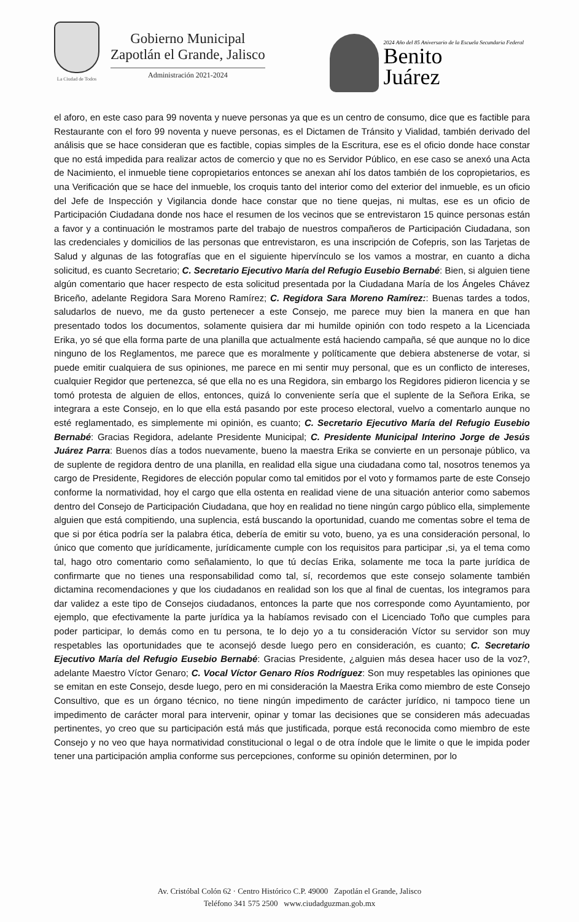La Ciudad de Todos
Gobierno Municipal
Zapotlán el Grande, Jalisco
Administración 2021-2024
2024 Año del 85 Aniversario de la Escuela Secundaria Federal
Benito
Juárez
el aforo, en este caso para 99 noventa y nueve personas ya que es un centro de consumo, dice que es factible para Restaurante con el foro 99 noventa y nueve personas, es el Dictamen de Tránsito y Vialidad, también derivado del análisis que se hace consideran que es factible, copias simples de la Escritura, ese es el oficio donde hace constar que no está impedida para realizar actos de comercio y que no es Servidor Público, en ese caso se anexó una Acta de Nacimiento, el inmueble tiene copropietarios entonces se anexan ahí los datos también de los copropietarios, es una Verificación que se hace del inmueble, los croquis tanto del interior como del exterior del inmueble, es un oficio del Jefe de Inspección y Vigilancia donde hace constar que no tiene quejas, ni multas, ese es un oficio de Participación Ciudadana donde nos hace el resumen de los vecinos que se entrevistaron 15 quince personas están a favor y a continuación le mostramos parte del trabajo de nuestros compañeros de Participación Ciudadana, son las credenciales y domicilios de las personas que entrevistaron, es una inscripción de Cofepris, son las Tarjetas de Salud y algunas de las fotografías que en el siguiente hipervínculo se los vamos a mostrar, en cuanto a dicha solicitud, es cuanto Secretario; C. Secretario Ejecutivo María del Refugio Eusebio Bernabé: Bien, si alguien tiene algún comentario que hacer respecto de esta solicitud presentada por la Ciudadana María de los Ángeles Chávez Briceño, adelante Regidora Sara Moreno Ramírez; C. Regidora Sara Moreno Ramírez:: Buenas tardes a todos, saludarlos de nuevo, me da gusto pertenecer a este Consejo, me parece muy bien la manera en que han presentado todos los documentos, solamente quisiera dar mi humilde opinión con todo respeto a la Licenciada Erika, yo sé que ella forma parte de una planilla que actualmente está haciendo campaña, sé que aunque no lo dice ninguno de los Reglamentos, me parece que es moralmente y políticamente que debiera abstenerse de votar, si puede emitir cualquiera de sus opiniones, me parece en mi sentir muy personal, que es un conflicto de intereses, cualquier Regidor que pertenezca, sé que ella no es una Regidora, sin embargo los Regidores pidieron licencia y se tomó protesta de alguien de ellos, entonces, quizá lo conveniente sería que el suplente de la Señora Erika, se integrara a este Consejo, en lo que ella está pasando por este proceso electoral, vuelvo a comentarlo aunque no esté reglamentado, es simplemente mi opinión, es cuanto; C. Secretario Ejecutivo María del Refugio Eusebio Bernabé: Gracias Regidora, adelante Presidente Municipal; C. Presidente Municipal Interino Jorge de Jesús Juárez Parra: Buenos días a todos nuevamente, bueno la maestra Erika se convierte en un personaje público, va de suplente de regidora dentro de una planilla, en realidad ella sigue una ciudadana como tal, nosotros tenemos ya cargo de Presidente, Regidores de elección popular como tal emitidos por el voto y formamos parte de este Consejo conforme la normatividad, hoy el cargo que ella ostenta en realidad viene de una situación anterior como sabemos dentro del Consejo de Participación Ciudadana, que hoy en realidad no tiene ningún cargo público ella, simplemente alguien que está compitiendo, una suplencia, está buscando la oportunidad, cuando me comentas sobre el tema de que si por ética podría ser la palabra ética, debería de emitir su voto, bueno, ya es una consideración personal, lo único que comento que jurídicamente, jurídicamente cumple con los requisitos para participar ,si, ya el tema como tal, hago otro comentario como señalamiento, lo que tú decías Erika, solamente me toca la parte jurídica de confirmarte que no tienes una responsabilidad como tal, sí, recordemos que este consejo solamente también dictamina recomendaciones y que los ciudadanos en realidad son los que al final de cuentas, los integramos para dar validez a este tipo de Consejos ciudadanos, entonces la parte que nos corresponde como Ayuntamiento, por ejemplo, que efectivamente la parte jurídica ya la habíamos revisado con el Licenciado Toño que cumples para poder participar, lo demás como en tu persona, te lo dejo yo a tu consideración Víctor su servidor son muy respetables las oportunidades que te aconsejó desde luego pero en consideración, es cuanto; C. Secretario Ejecutivo María del Refugio Eusebio Bernabé: Gracias Presidente, ¿alguien más desea hacer uso de la voz?, adelante Maestro Víctor Genaro; C. Vocal Víctor Genaro Ríos Rodríguez: Son muy respetables las opiniones que se emitan en este Consejo, desde luego, pero en mi consideración la Maestra Erika como miembro de este Consejo Consultivo, que es un órgano técnico, no tiene ningún impedimento de carácter jurídico, ni tampoco tiene un impedimento de carácter moral para intervenir, opinar y tomar las decisiones que se consideren más adecuadas pertinentes, yo creo que su participación está más que justificada, porque está reconocida como miembro de este Consejo y no veo que haya normatividad constitucional o legal o de otra índole que le limite o que le impida poder tener una participación amplia conforme sus percepciones, conforme su opinión determinen, por lo
Av. Cristóbal Colón 62 · Centro Histórico C.P. 49000 Zapotlán el Grande, Jalisco
Teléfono 341 575 2500 www.ciudadguzman.gob.mx